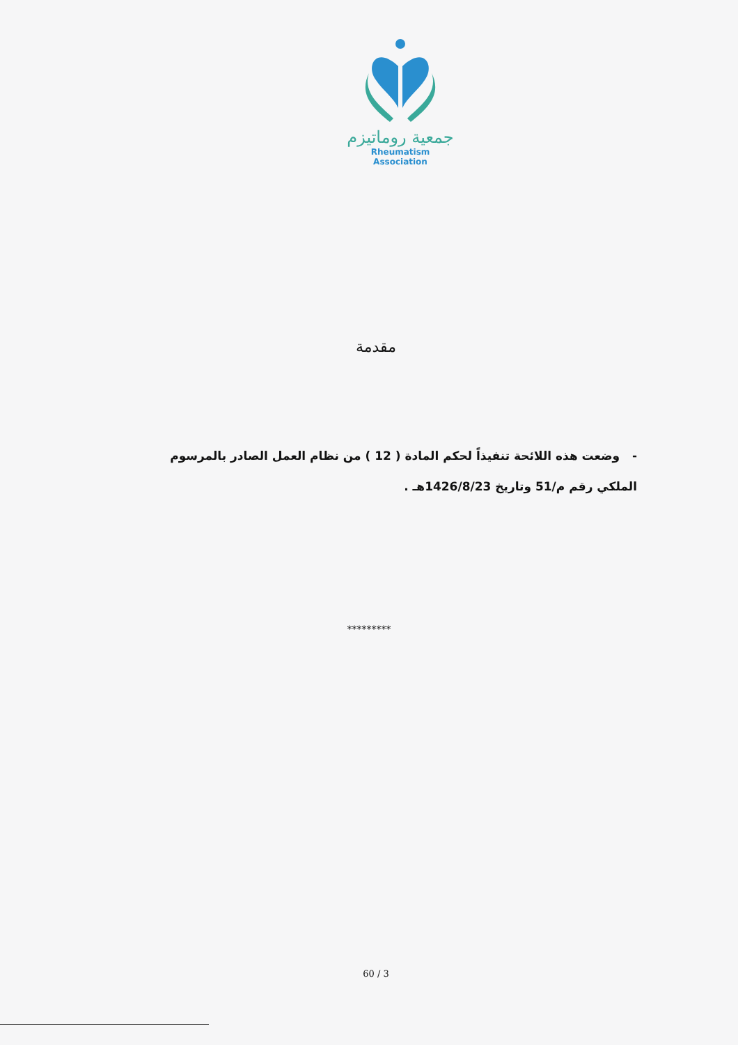جمعية روماتيزم
Rheumatism Association
مقدمة
- وضعت هذه اللائحة تنفيذاً لحكم المادة ( 12 ) من نظام العمل الصادر بالمرسوم
الملكي رقم م/51 وتاريخ 1426/8/23هـ .
*********
60 / 3